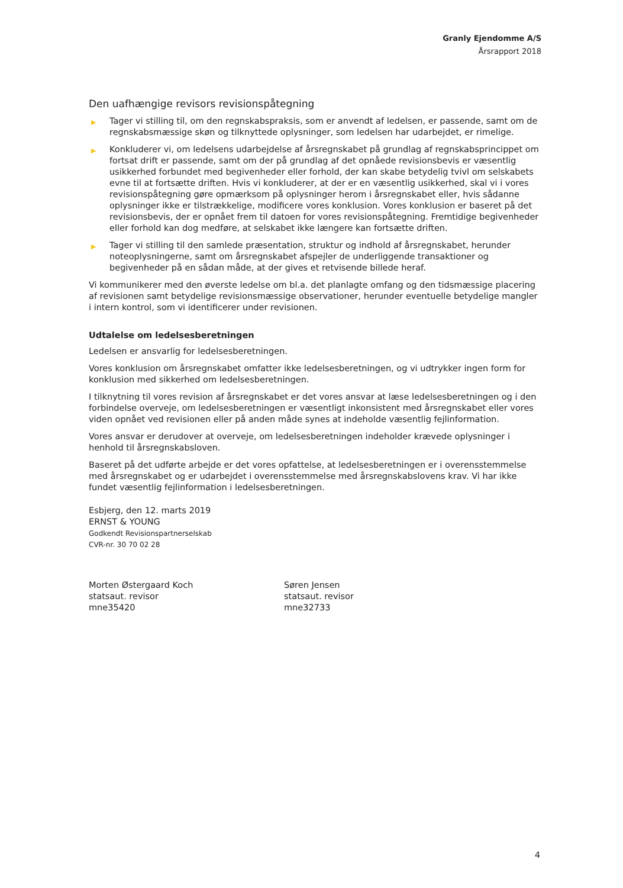Granly Ejendomme A/S
Årsrapport 2018
Den uafhængige revisors revisionspåtegning
▶ Tager vi stilling til, om den regnskabspraksis, som er anvendt af ledelsen, er passende, samt om de regnskabsmæssige skøn og tilknyttede oplysninger, som ledelsen har udarbejdet, er rimelige.
▶ Konkluderer vi, om ledelsens udarbejdelse af årsregnskabet på grundlag af regnskabsprincippet om fortsat drift er passende, samt om der på grundlag af det opnåede revisionsbevis er væsentlig usikkerhed forbundet med begivenheder eller forhold, der kan skabe betydelig tvivl om selskabets evne til at fortsætte driften. Hvis vi konkluderer, at der er en væsentlig usikkerhed, skal vi i vores revisionspåtegning gøre opmærksom på oplysninger herom i årsregnskabet eller, hvis sådanne oplysninger ikke er tilstrækkelige, modificere vores konklusion. Vores konklusion er baseret på det revisionsbevis, der er opnået frem til datoen for vores revisionspåtegning. Fremtidige begivenheder eller forhold kan dog medføre, at selskabet ikke længere kan fortsætte driften.
▶ Tager vi stilling til den samlede præsentation, struktur og indhold af årsregnskabet, herunder noteoplysningerne, samt om årsregnskabet afspejler de underliggende transaktioner og begivenheder på en sådan måde, at der gives et retvisende billede heraf.
Vi kommunikerer med den øverste ledelse om bl.a. det planlagte omfang og den tidsmæssige placering af revisionen samt betydelige revisionsmæssige observationer, herunder eventuelle betydelige mangler i intern kontrol, som vi identificerer under revisionen.
Udtalelse om ledelsesberetningen
Ledelsen er ansvarlig for ledelsesberetningen.
Vores konklusion om årsregnskabet omfatter ikke ledelsesberetningen, og vi udtrykker ingen form for konklusion med sikkerhed om ledelsesberetningen.
I tilknytning til vores revision af årsregnskabet er det vores ansvar at læse ledelsesberetningen og i den forbindelse overveje, om ledelsesberetningen er væsentligt inkonsistent med årsregnskabet eller vores viden opnået ved revisionen eller på anden måde synes at indeholde væsentlig fejlinformation.
Vores ansvar er derudover at overveje, om ledelsesberetningen indeholder krævede oplysninger i henhold til årsregnskabsloven.
Baseret på det udførte arbejde er det vores opfattelse, at ledelsesberetningen er i overensstemmelse med årsregnskabet og er udarbejdet i overensstemmelse med årsregnskabslovens krav. Vi har ikke fundet væsentlig fejlinformation i ledelsesberetningen.
Esbjerg, den 12. marts 2019
ERNST & YOUNG
Godkendt Revisionspartnerselskab
CVR-nr. 30 70 02 28
Morten Østergaard Koch
statsaut. revisor
mne35420
Søren Jensen
statsaut. revisor
mne32733
4